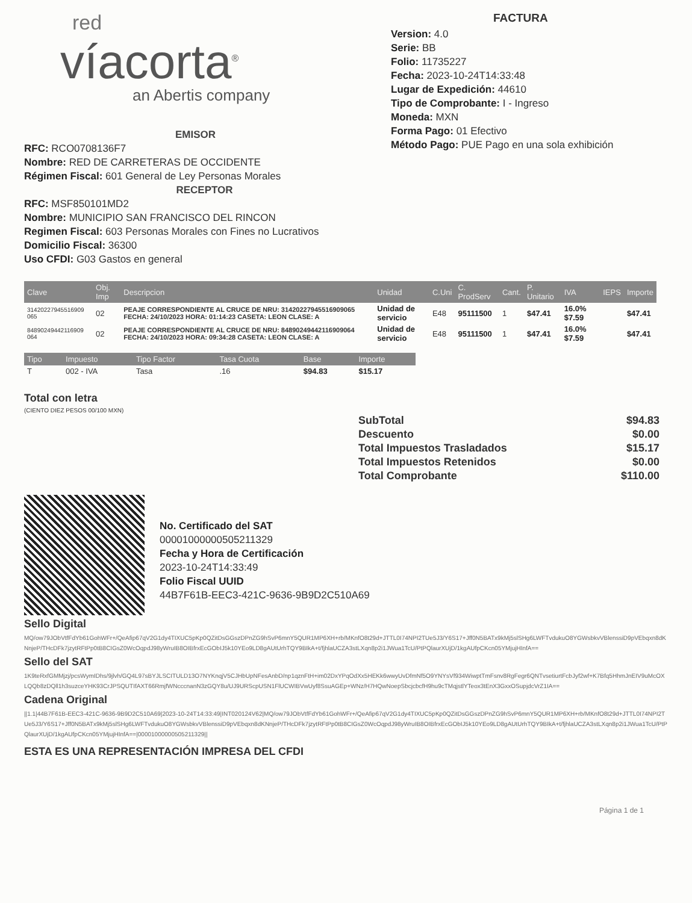red
víacorta<sup>®</sup>
an Abertis company
FACTURA
Version: 4.0
Serie: BB
Folio: 11735227
Fecha: 2023-10-24T14:33:48
Lugar de Expedición: 44610
Tipo de Comprobante: I - Ingreso
Moneda: MXN
Forma Pago: 01 Efectivo
Método Pago: PUE Pago en una sola exhibición
EMISOR
RFC: RCO0708136F7
Nombre: RED DE CARRETERAS DE OCCIDENTE
Régimen Fiscal: 601 General de Ley Personas Morales
RECEPTOR
RFC: MSF850101MD2
Nombre: MUNICIPIO SAN FRANCISCO DEL RINCON
Regimen Fiscal: 603 Personas Morales con Fines no Lucrativos
Domicilio Fiscal: 36300
Uso CFDI: G03 Gastos en general
| Clave | Obj. Imp | Descripcion | Unidad | C.Uni | C. ProdServ | Cant. | P. Unitario | IVA | IEPS | Importe |
| --- | --- | --- | --- | --- | --- | --- | --- | --- | --- | --- |
| 31420227945516909 065 | 02 | PEAJE CORRESPONDIENTE AL CRUCE DE NRU: 31420227945516909065 FECHA: 24/10/2023 HORA: 01:14:23 CASETA: LEON CLASE: A | Unidad de servicio | E48 | 95111500 | 1 | $47.41 | 16.0% $7.59 | | $47.41 |
| 84890249442116909 064 | 02 | PEAJE CORRESPONDIENTE AL CRUCE DE NRU: 84890249442116909064 FECHA: 24/10/2023 HORA: 09:34:28 CASETA: LEON CLASE: A | Unidad de servicio | E48 | 95111500 | 1 | $47.41 | 16.0% $7.59 | | $47.41 |
| Tipo | Impuesto | Tipo Factor | Tasa Cuota | Base | Importe |
| --- | --- | --- | --- | --- | --- |
| T | 002 - IVA | Tasa | .16 | $94.83 | $15.17 |
Total con letra
(CIENTO DIEZ PESOS 00/100 MXN)
SubTotal
Descuento
Total Impuestos Trasladados
Total Impuestos Retenidos
Total Comprobante
$94.83
$0.00
$15.17
$0.00
$110.00
No. Certificado del SAT
00001000000505211329
Fecha y Hora de Certificación
2023-10-24T14:33:49
Folio Fiscal UUID
44B7F61B-EEC3-421C-9636-9B9D2C510A69
Sello Digital
MQ/ow79JObVtfFdYb61GohWFr+/QeAfip67qV2G1dy4TIXUC5pKp0QZitDsGGszDPnZG9hSvP6mnY5QUR1MP6XH+rb/MKnfO8t29d+JTTL0I74NPI2TUe5J3/Y6S17+Jff0N5BATx9kMj5slSHg6LWFTvdukuO8YGWsbkvVBlenssiD9pVEbqxn8dKNnjeP/THcDFk7jzytRFtPp0tB8CIGsZ0WcOqpdJ98yWruIB8OIBfrxEcGObIJ5k10YEo9LD8gAUtUrhTQY9BIkA+t/fjhlaUCZA3stLXqn8p2i1JWua1TcU/PtPQlaurXUjD/1kgAUfpCKcn05YMjujHInfA==
Sello del SAT
1K9teRxfGMMjzj/pcsWymIDhs/9jlvh/GQ4L97sBYJLSCITULD13O7NYKnqjV5CJHbUpNFesAnbD/np1qznFtH+im02DxYPqOdXx5HEKk6wwyUvDfmNf5O9YNYsVf934WiwptTmFsnv8RgFegr6QNTvsetiurtFcbJyf2wf+K7Bfq5HhmJnEIV9uMcOXLQQb8zDQll1h3suzceYHK93CrJPSQUTIfAXT66RmjfWNcccnanN3zGQY8u/UJ9URScpUSN1FlUCWIBVwUyf8SsuAGEp+WNz/H7HQwNoepSbcjcbcfH9hu9cTMqjstlYTeox3tEnX3GxxOSupjdcVrZ1IA==
Cadena Original
||1.1|44B7F61B-EEC3-421C-9636-9B9D2C510A69|2023-10-24T14:33:49|INT020124V62|MQ/ow79JObVtfFdYb61GohWFr+/QeAfip67qV2G1dy4TIXUC5pKp0QZitDsGGszDPnZG9hSvP6mnY5QUR1MP6XH+rb/MKnfO8t29d+JTTL0I74NPI2TUe5J3/Y6S17+Jff0N5BATx9kMj5slSHg6LWFTvdukuO8YGWsbkvVBlenssiD9pVEbqxn8dKNnjeP/THcDFk7jzytRFtPp0tB8CIGsZ0WcOqpdJ98yWruIB8OIBfrxEcGObIJ5k10YEo9LD8gAUtUrhTQY9BIkA+t/fjhlaUCZA3stLXqn8p2i1JWua1TcU/PtPQlaurXUjD/1kgAUfpCKcn05YMjujHInfA==|00001000000505211329||
ESTA ES UNA REPRESENTACIÓN IMPRESA DEL CFDI
Página 1 de 1